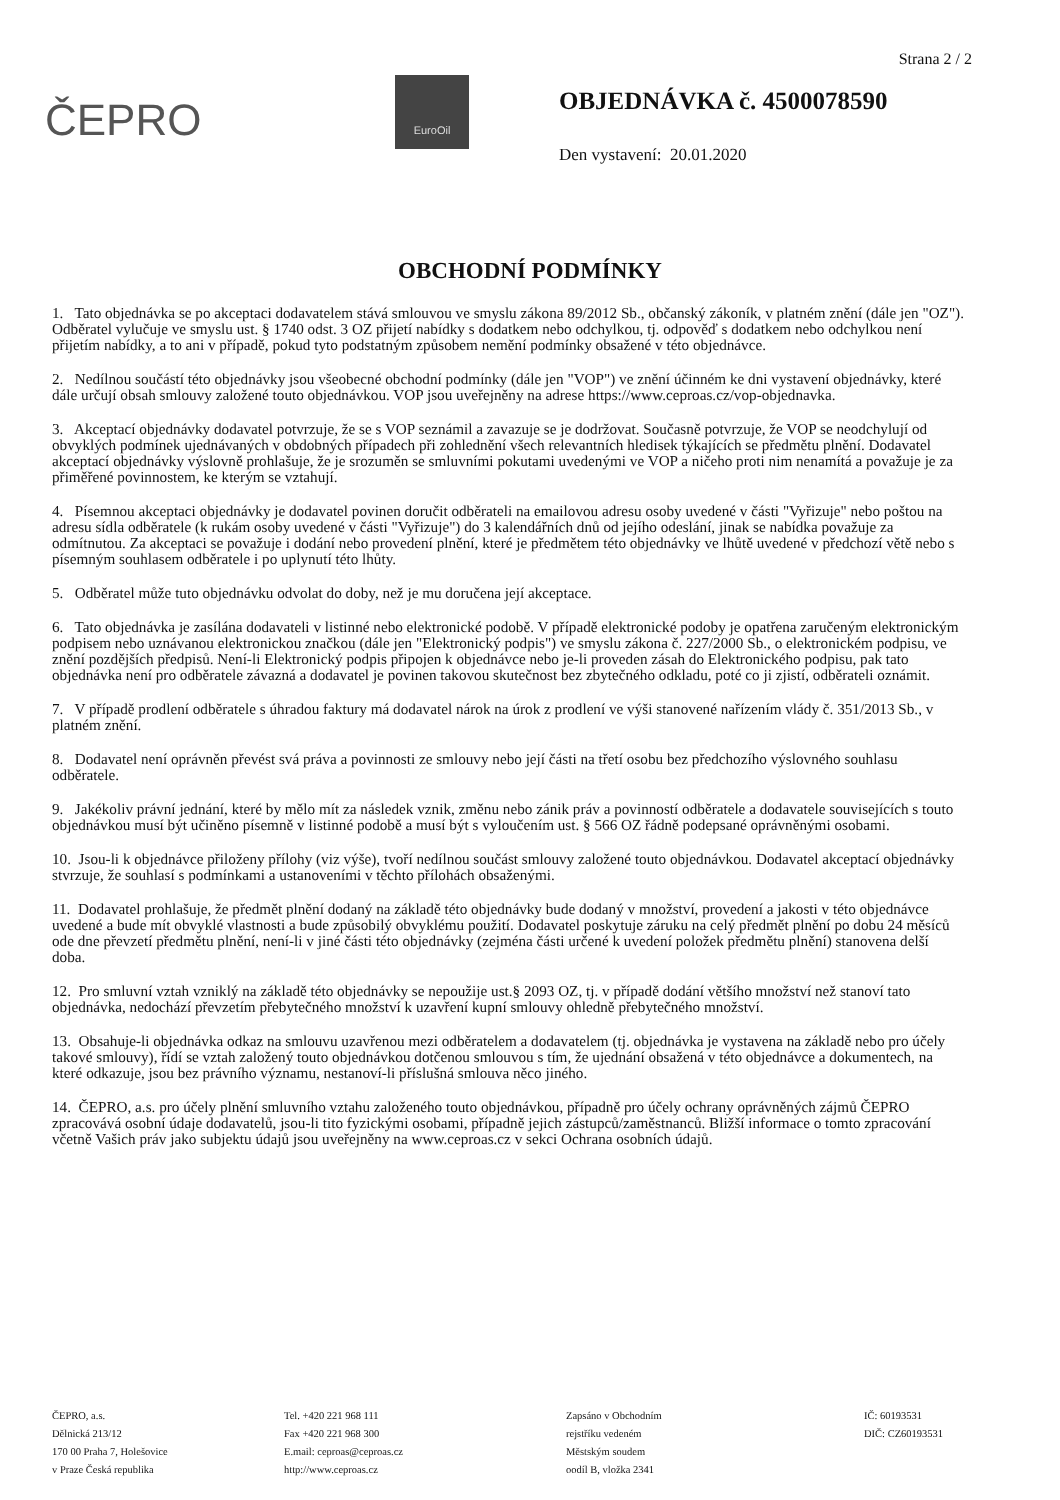Strana 2 / 2
ČEPRO
EuroOil
OBJEDNÁVKA č. 4500078590
Den vystavení: 20.01.2020
OBCHODNÍ PODMÍNKY
1. Tato objednávka se po akceptaci dodavatelem stává smlouvou ve smyslu zákona 89/2012 Sb., občanský zákoník, v platném znění (dále jen "OZ"). Odběratel vylučuje ve smyslu ust. § 1740 odst. 3 OZ přijetí nabídky s dodatkem nebo odchylkou, tj. odpověď s dodatkem nebo odchylkou není přijetím nabídky, a to ani v případě, pokud tyto podstatným způsobem nemění podmínky obsažené v této objednávce.
2. Nedílnou součástí této objednávky jsou všeobecné obchodní podmínky (dále jen "VOP") ve znění účinném ke dni vystavení objednávky, které dále určují obsah smlouvy založené touto objednávkou. VOP jsou uveřejněny na adrese https://www.ceproas.cz/vop-objednavka.
3. Akceptací objednávky dodavatel potvrzuje, že se s VOP seznámil a zavazuje se je dodržovat. Současně potvrzuje, že VOP se neodchylují od obvyklých podmínek ujednávaných v obdobných případech při zohlednění všech relevantních hledisek týkajících se předmětu plnění. Dodavatel akceptací objednávky výslovně prohlašuje, že je srozuměn se smluvními pokutami uvedenými ve VOP a ničeho proti nim nenamítá a považuje je za přiměřené povinnostem, ke kterým se vztahují.
4. Písemnou akceptaci objednávky je dodavatel povinen doručit odběrateli na emailovou adresu osoby uvedené v části "Vyřizuje" nebo poštou na adresu sídla odběratele (k rukám osoby uvedené v části "Vyřizuje") do 3 kalendářních dnů od jejího odeslání, jinak se nabídka považuje za odmítnutou. Za akceptaci se považuje i dodání nebo provedení plnění, které je předmětem této objednávky ve lhůtě uvedené v předchozí větě nebo s písemným souhlasem odběratele i po uplynutí této lhůty.
5. Odběratel může tuto objednávku odvolat do doby, než je mu doručena její akceptace.
6. Tato objednávka je zasílána dodavateli v listinné nebo elektronické podobě. V případě elektronické podoby je opatřena zaručeným elektronickým podpisem nebo uznávanou elektronickou značkou (dále jen "Elektronický podpis") ve smyslu zákona č. 227/2000 Sb., o elektronickém podpisu, ve znění pozdějších předpisů. Není-li Elektronický podpis připojen k objednávce nebo je-li proveden zásah do Elektronického podpisu, pak tato objednávka není pro odběratele závazná a dodavatel je povinen takovou skutečnost bez zbytečného odkladu, poté co ji zjistí, odběrateli oznámit.
7. V případě prodlení odběratele s úhradou faktury má dodavatel nárok na úrok z prodlení ve výši stanovené nařízením vlády č. 351/2013 Sb., v platném znění.
8. Dodavatel není oprávněn převést svá práva a povinnosti ze smlouvy nebo její části na třetí osobu bez předchozího výslovného souhlasu odběratele.
9. Jakékoliv právní jednání, které by mělo mít za následek vznik, změnu nebo zánik práv a povinností odběratele a dodavatele souvisejících s touto objednávkou musí být učiněno písemně v listinné podobě a musí být s vyloučením ust. § 566 OZ řádně podepsané oprávněnými osobami.
10. Jsou-li k objednávce přiloženy přílohy (viz výše), tvoří nedílnou součást smlouvy založené touto objednávkou. Dodavatel akceptací objednávky stvrzuje, že souhlasí s podmínkami a ustanoveními v těchto přílohách obsaženými.
11. Dodavatel prohlašuje, že předmět plnění dodaný na základě této objednávky bude dodaný v množství, provedení a jakosti v této objednávce uvedené a bude mít obvyklé vlastnosti a bude způsobilý obvyklému použití. Dodavatel poskytuje záruku na celý předmět plnění po dobu 24 měsíců ode dne převzetí předmětu plnění, není-li v jiné části této objednávky (zejména části určené k uvedení položek předmětu plnění) stanovena delší doba.
12. Pro smluvní vztah vzniklý na základě této objednávky se nepoužije ust.§ 2093 OZ, tj. v případě dodání většího množství než stanoví tato objednávka, nedochází převzetím přebytečného množství k uzavření kupní smlouvy ohledně přebytečného množství.
13. Obsahuje-li objednávka odkaz na smlouvu uzavřenou mezi odběratelem a dodavatelem (tj. objednávka je vystavena na základě nebo pro účely takové smlouvy), řídí se vztah založený touto objednávkou dotčenou smlouvou s tím, že ujednání obsažená v této objednávce a dokumentech, na které odkazuje, jsou bez právního významu, nestanoví-li příslušná smlouva něco jiného.
14. ČEPRO, a.s. pro účely plnění smluvního vztahu založeného touto objednávkou, případně pro účely ochrany oprávněných zájmů ČEPRO zpracovává osobní údaje dodavatelů, jsou-li tito fyzickými osobami, případně jejich zástupců/zaměstnanců. Bližší informace o tomto zpracování včetně Vašich práv jako subjektu údajů jsou uveřejněny na www.ceproas.cz v sekci Ochrana osobních údajů.
ČEPRO, a.s.
Dělnická 213/12
170 00 Praha 7, Holešovice
v Praze Česká republika
Tel. +420 221 968 111
Fax +420 221 968 300
E.mail: ceproas@ceproas.cz
http://www.ceproas.cz
Zapsáno v Obchodním
rejstříku vedeném
Městským soudem
oodíl B, vložka 2341
IČ: 60193531
DIČ: CZ60193531